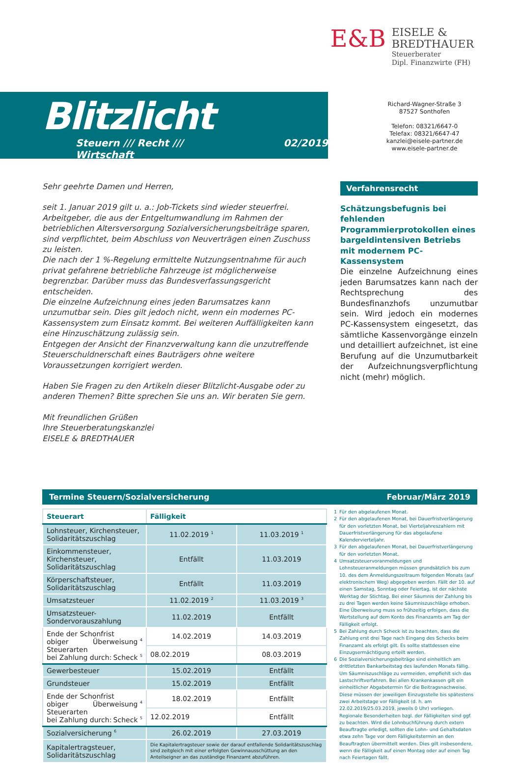E&B
EISELE &
BREDTHAUER
Steuerberater
Dipl. Finanzwirte (FH)
Blitzlicht
Steuern /// Recht /// Wirtschaft 02/2019
Richard-Wagner-Straße 3
87527 Sonthofen
Telefon: 08321/6647-0
Telefax: 08321/6647-47
kanzlei@eisele-partner.de
www.eisele-partner.de
Sehr geehrte Damen und Herren,
seit 1. Januar 2019 gilt u. a.: Job-Tickets sind wieder steuerfrei. Arbeitgeber, die aus der Entgeltumwandlung im Rahmen der betrieblichen Altersversorgung Sozialversicherungsbeiträge sparen, sind verpflichtet, beim Abschluss von Neuverträgen einen Zuschuss zu leisten.
Die nach der 1 %-Regelung ermittelte Nutzungsentnahme für auch privat gefahrene betriebliche Fahrzeuge ist möglicherweise begrenzbar. Darüber muss das Bundesverfassungsgericht entscheiden.
Die einzelne Aufzeichnung eines jeden Barumsatzes kann unzumutbar sein. Dies gilt jedoch nicht, wenn ein modernes PC-Kassensystem zum Einsatz kommt. Bei weiteren Auffälligkeiten kann eine Hinzuschätzung zulässig sein.
Entgegen der Ansicht der Finanzverwaltung kann die unzutreffende Steuerschuldnerschaft eines Bauträgers ohne weitere Voraussetzungen korrigiert werden.
Haben Sie Fragen zu den Artikeln dieser Blitzlicht-Ausgabe oder zu anderen Themen? Bitte sprechen Sie uns an. Wir beraten Sie gern.
Mit freundlichen Grüßen
Ihre Steuerberatungskanzlei
EISELE & BREDTHAUER
Verfahrensrecht
Schätzungsbefugnis bei fehlenden Programmierprotokollen eines bargeldintensiven Betriebs mit modernem PC-Kassensystem
Die einzelne Aufzeichnung eines jeden Barumsatzes kann nach der Rechtsprechung des Bundesfinanzhofs unzumutbar sein. Wird jedoch ein modernes PC-Kassensystem eingesetzt, das sämtliche Kassenvorgänge einzeln und detailliert aufzeichnet, ist eine Berufung auf die Unzumutbarkeit der Aufzeichnungsverpflichtung nicht (mehr) möglich.
Termine Steuern/Sozialversicherung Februar/März 2019
| Steuerart | Fälligkeit | |
| --- | --- | --- |
| Lohnsteuer, Kirchensteuer, Solidaritätszuschlag | 11.02.2019 <sup>1</sup> | 11.03.2019 <sup>1</sup> |
| Einkommensteuer, Kirchensteuer, Solidaritätszuschlag | Entfällt | 11.03.2019 |
| Körperschaftsteuer, Solidaritätszuschlag | Entfällt | 11.03.2019 |
| Umsatzsteuer | 11.02.2019 <sup>2</sup> | 11.03.2019 <sup>3</sup> |
| Umsatzsteuer-Sondervorauszahlung | 11.02.2019 | Entfällt |
| Ende der Schonfrist Überweisung <sup>4</sup> obiger Steuerarten bei Zahlung durch: Scheck <sup>5</sup> | 14.02.2019 | 14.03.2019 |
| | 08.02.2019 | 08.03.2019 |
| Gewerbesteuer | 15.02.2019 | Entfällt |
| Grundsteuer | 15.02.2019 | Entfällt |
| Ende der Schonfrist Überweisung <sup>4</sup> obiger Steuerarten bei Zahlung durch: Scheck <sup>5</sup> | 18.02.2019 | Entfällt |
| | 12.02.2019 | Entfällt |
| Sozialversicherung <sup>6</sup> | 26.02.2019 | 27.03.2019 |
| Kapitalertragsteuer, Solidaritätszuschlag | Die Kapitalertragsteuer sowie der darauf entfallende Solidaritätszuschlag sind zeitgleich mit einer erfolgten Gewinnausschüttung an den Anteilseigner an das zuständige Finanzamt abzuführen. | |
1 Für den abgelaufenen Monat.
2 Für den abgelaufenen Monat, bei Dauerfristverlängerung für den vorletzten Monat, bei Vierteljahreszahlern mit Dauerfristverlängerung für das abgelaufene Kalendervierteljahr.
3 Für den abgelaufenen Monat, bei Dauerfristverlängerung für den vorletzten Monat.
4 Umsatzsteuervoranmeldungen und Lohnsteueranmeldungen müssen grundsätzlich bis zum 10. des dem Anmeldungszeitraum folgenden Monats (auf elektronischem Weg) abgegeben werden. Fällt der 10. auf einen Samstag, Sonntag oder Feiertag, ist der nächste Werktag der Stichtag. Bei einer Säumnis der Zahlung bis zu drei Tagen werden keine Säumniszuschläge erhoben. Eine Überweisung muss so frühzeitig erfolgen, dass die Wertstellung auf dem Konto des Finanzamts am Tag der Fälligkeit erfolgt.
5 Bei Zahlung durch Scheck ist zu beachten, dass die Zahlung erst drei Tage nach Eingang des Schecks beim Finanzamt als erfolgt gilt. Es sollte stattdessen eine Einzugsermächtigung erteilt werden.
6 Die Sozialversicherungsbeiträge sind einheitlich am drittletzten Bankarbeitstag des laufenden Monats fällig. Um Säumniszuschläge zu vermeiden, empfiehlt sich das Lastschriftverfahren. Bei allen Krankenkassen gilt ein einheitlicher Abgabetermin für die Beitragsnachweise. Diese müssen der jeweiligen Einzugsstelle bis spätestens zwei Arbeitstage vor Fälligkeit (d. h. am 22.02.2019/25.03.2019, jeweils 0 Uhr) vorliegen. Regionale Besonderheiten bzgl. der Fälligkeiten sind ggf. zu beachten. Wird die Lohnbuchführung durch extern Beauftragte erledigt, sollten die Lohn- und Gehaltsdaten etwa zehn Tage vor dem Fälligkeitstermin an den Beauftragten übermittelt werden. Dies gilt insbesondere, wenn die Fälligkeit auf einen Montag oder auf einen Tag nach Feiertagen fällt.